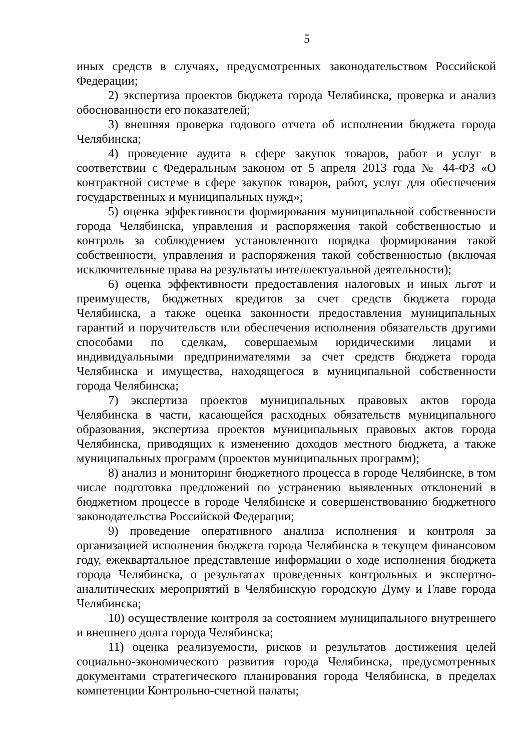5
иных средств в случаях, предусмотренных законодательством Российской Федерации;
2) экспертиза проектов бюджета города Челябинска, проверка и анализ обоснованности его показателей;
3) внешняя проверка годового отчета об исполнении бюджета города Челябинска;
4) проведение аудита в сфере закупок товаров, работ и услуг в соответствии с Федеральным законом от 5 апреля 2013 года № 44-ФЗ «О контрактной системе в сфере закупок товаров, работ, услуг для обеспечения государственных и муниципальных нужд»;
5) оценка эффективности формирования муниципальной собственности города Челябинска, управления и распоряжения такой собственностью и контроль за соблюдением установленного порядка формирования такой собственности, управления и распоряжения такой собственностью (включая исключительные права на результаты интеллектуальной деятельности);
6) оценка эффективности предоставления налоговых и иных льгот и преимуществ, бюджетных кредитов за счет средств бюджета города Челябинска, а также оценка законности предоставления муниципальных гарантий и поручительств или обеспечения исполнения обязательств другими способами по сделкам, совершаемым юридическими лицами и индивидуальными предпринимателями за счет средств бюджета города Челябинска и имущества, находящегося в муниципальной собственности города Челябинска;
7) экспертиза проектов муниципальных правовых актов города Челябинска в части, касающейся расходных обязательств муниципального образования, экспертиза проектов муниципальных правовых актов города Челябинска, приводящих к изменению доходов местного бюджета, а также муниципальных программ (проектов муниципальных программ);
8) анализ и мониторинг бюджетного процесса в городе Челябинске, в том числе подготовка предложений по устранению выявленных отклонений в бюджетном процессе в городе Челябинске и совершенствованию бюджетного законодательства Российской Федерации;
9) проведение оперативного анализа исполнения и контроля за организацией исполнения бюджета города Челябинска в текущем финансовом году, ежеквартальное представление информации о ходе исполнения бюджета города Челябинска, о результатах проведенных контрольных и экспертно-аналитических мероприятий в Челябинскую городскую Думу и Главе города Челябинска;
10) осуществление контроля за состоянием муниципального внутреннего и внешнего долга города Челябинска;
11) оценка реализуемости, рисков и результатов достижения целей социально-экономического развития города Челябинска, предусмотренных документами стратегического планирования города Челябинска, в пределах компетенции Контрольно-счетной палаты;